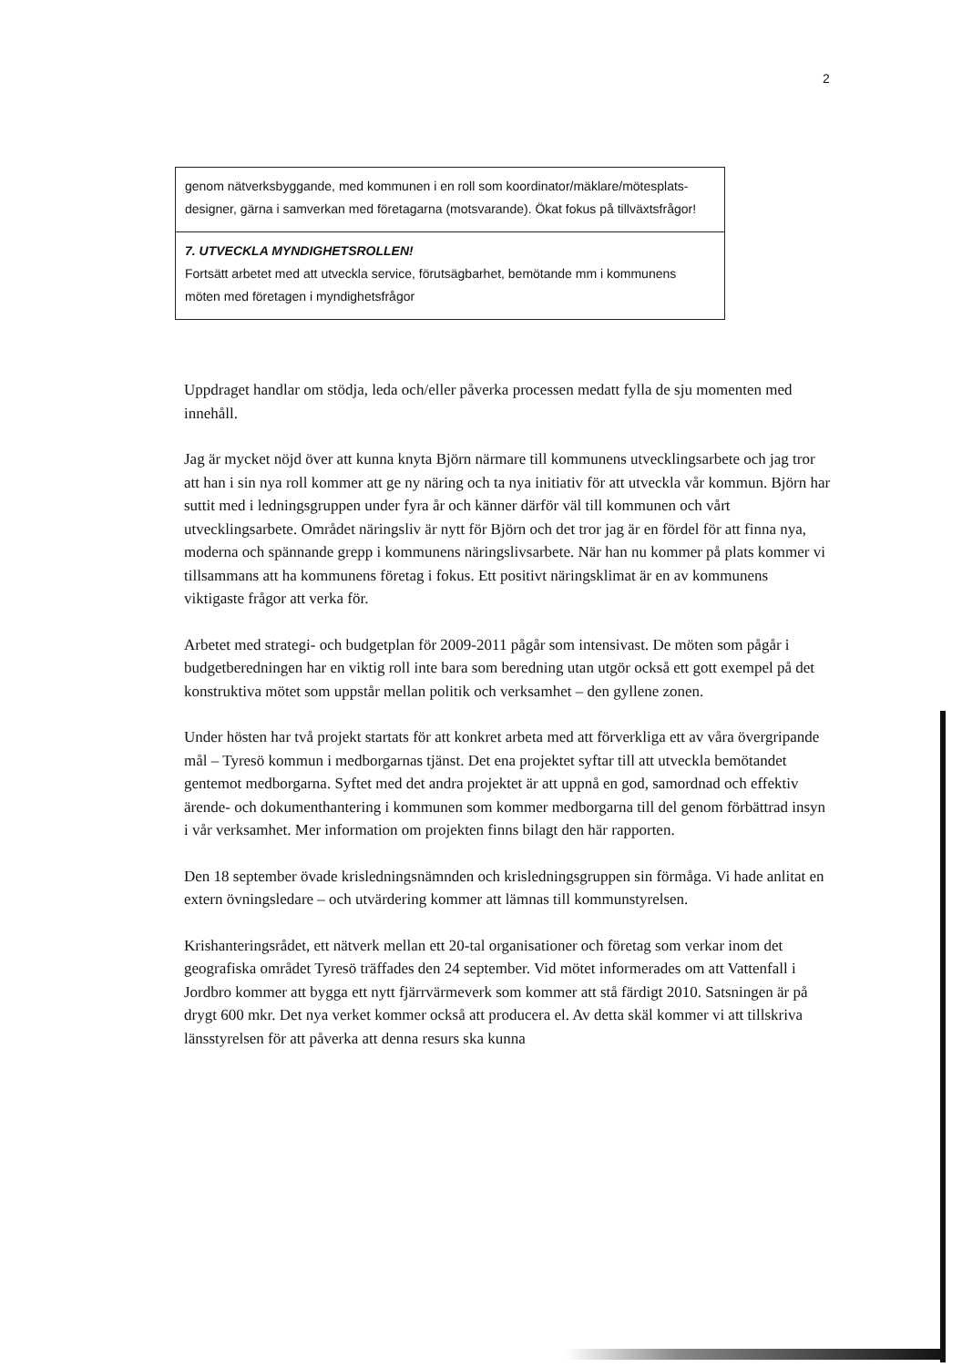2
| genom nätverksbyggande, med kommunen i en roll som koordinator/mäklare/mötesplats-designer, gärna i samverkan med företagarna (motsvarande). Ökat fokus på tillväxtsfrågor! |
| 7. UTVECKLA MYNDIGHETSROLLEN! Fortsätt arbetet med att utveckla service, förutsägbarhet, bemötande mm i kommunens möten med företagen i myndighetsfrågor |
Uppdraget handlar om stödja, leda och/eller påverka processen medatt fylla de sju momenten med innehåll.
Jag är mycket nöjd över att kunna knyta Björn närmare till kommunens utvecklingsarbete och jag tror att han i sin nya roll kommer att ge ny näring och ta nya initiativ för att utveckla vår kommun. Björn har suttit med i ledningsgruppen under fyra år och känner därför väl till kommunen och vårt utvecklingsarbete. Området näringsliv är nytt för Björn och det tror jag är en fördel för att finna nya, moderna och spännande grepp i kommunens näringslivsarbete. När han nu kommer på plats kommer vi tillsammans att ha kommunens företag i fokus. Ett positivt näringsklimat är en av kommunens viktigaste frågor att verka för.
Arbetet med strategi- och budgetplan för 2009-2011 pågår som intensivast. De möten som pågår i budgetberedningen har en viktig roll inte bara som beredning utan utgör också ett gott exempel på det konstruktiva mötet som uppstår mellan politik och verksamhet – den gyllene zonen.
Under hösten har två projekt startats för att konkret arbeta med att förverkliga ett av våra övergripande mål – Tyresö kommun i medborgarnas tjänst. Det ena projektet syftar till att utveckla bemötandet gentemot medborgarna. Syftet med det andra projektet är att uppnå en god, samordnad och effektiv ärende- och dokumenthantering i kommunen som kommer medborgarna till del genom förbättrad insyn i vår verksamhet. Mer information om projekten finns bilagt den här rapporten.
Den 18 september övade krisledningsnämnden och krisledningsgruppen sin förmåga. Vi hade anlitat en extern övningsledare – och utvärdering kommer att lämnas till kommunstyrelsen.
Krishanteringsrådet, ett nätverk mellan ett 20-tal organisationer och företag som verkar inom det geografiska området Tyresö träffades den 24 september. Vid mötet informerades om att Vattenfall i Jordbro kommer att bygga ett nytt fjärrvärmeverk som kommer att stå färdigt 2010. Satsningen är på drygt 600 mkr. Det nya verket kommer också att producera el. Av detta skäl kommer vi att tillskriva länsstyrelsen för att påverka att denna resurs ska kunna